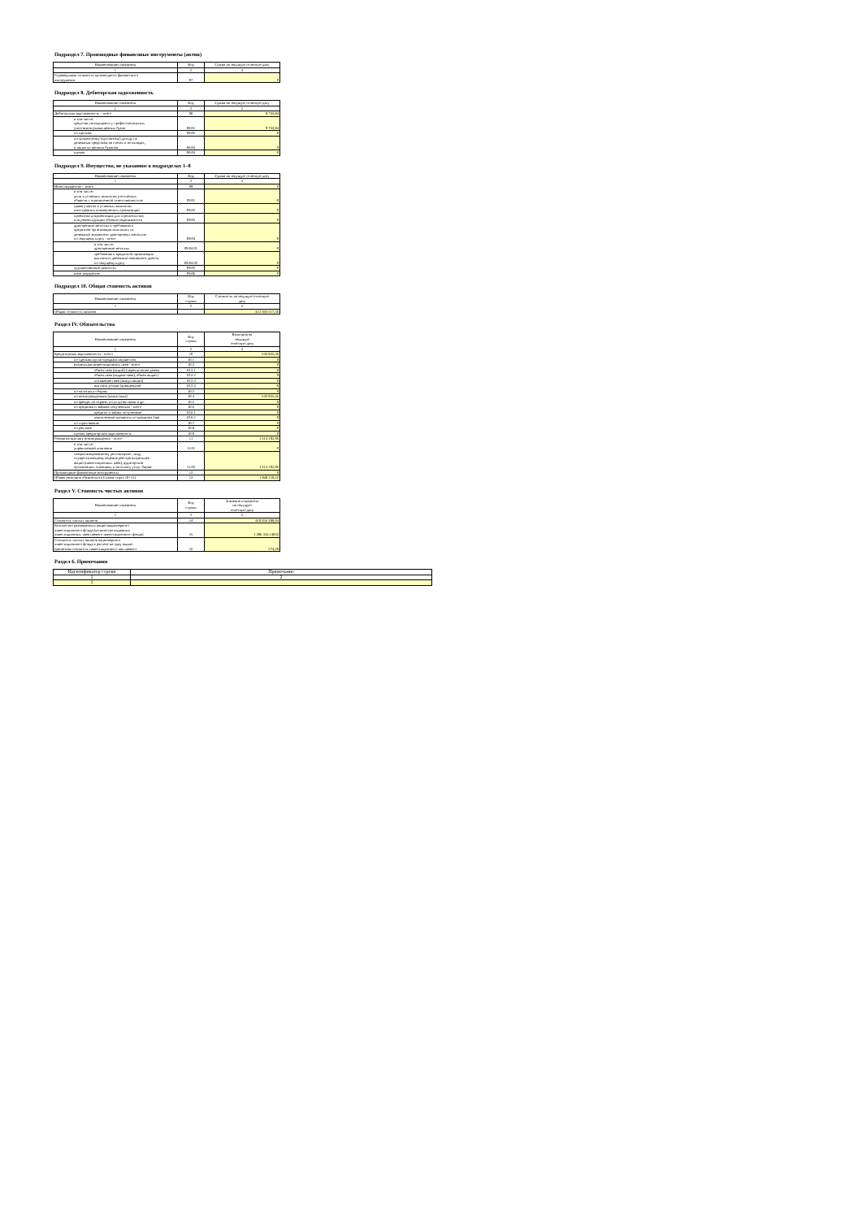Подраздел 7. Производные финансовые инструменты (актив)
| Наименование показателя | Код | Сумма на текущую отчетную дату |
| --- | --- | --- |
| 1 | 2 | 3 |
| Справедливая стоимость производного финансового инструмента | 07 | 0 |
Подраздел 8. Дебиторская задолженность
| Наименование показателя | Код | Сумма на текущую отчетную дату |
| --- | --- | --- |
| 1 | 2 | 3 |
| Дебиторская задолженность – всего | 08 | 9 733,84 |
| в том числе: средства, находящиеся у профессиональных участников рынка ценных бумаг | 08.01 | 9 733,84 |
| по сделкам | 08.02 | 0 |
| по процентному (купонному) доходу по денежным средствам на счетах и во вкладах, а также по ценным бумагам | 08.03 | 0 |
| прочая | 08.04 | 0 |
Подраздел 9. Имущество, не указанное в подразделах 1–8
| Наименование показателя | Код | Сумма на текущую отчетную дату |
| --- | --- | --- |
| 1 | 2 | 3 |
| Иное имущество – всего | 09 | 0 |
| в том числе: доли в уставных капиталах российских обществ с ограниченной ответственностью | 09.01 | 0 |
| права участия в уставных капиталах иностранных коммерческих организаций | 09.02 | 0 |
| проектная документация для строительства или реконструкции объекта недвижимости | 09.03 | 0 |
| драгоценные металлы и требования к кредитной организации выплатить их денежный эквивалент драгоценных металлов по текущему курсу - всего | 09.04 | 0 |
| в том числе: драгоценные металлы | 09.04.01 | 0 |
| требования к кредитной организации выплатить денежный эквивалент драгоц по текущему курсу | 09.04.02 | 0 |
| художественные ценности | 09.05 | 0 |
| иное имущество | 09.06 | 0 |
Подраздел 10. Общая стоимость активов
| Наименование показателя | Код строки | Стоимость на текущую отчетную дату |
| --- | --- | --- |
| 1 | 2 | 3 |
| Общая стоимость активов | | 412 304 517,36 |
Раздел IV. Обязательства
| Наименование показателя | Код строки | Величина на текущую отчетную дату |
| --- | --- | --- |
| 1 | 2 | 3 |
| Кредиторская задолженность - всего | 10 | 533 925,36 |
| по сделкам купли-продажи имущества | 10.1 | 0 |
| владельцам инвестиционных паев - всего | 10.2 | 0 |
| обмен паев (акций) (перечисление денеж | 10.2.1 | 0 |
| обмен паев (выдача паев), обмен акций ( | 10.2.2 | 0 |
| погашение паев (выкуп акций) | 10.2.3 | 0 |
| выплата дохода (дивидендов) | 10.2.4 | 0 |
| по налогам и сборам | 10.3 | 0 |
| по вознаграждениям (комиссиям) | 10.4 | 533 925,36 |
| по аренде, по охране, по услугам связи и др. | 10.5 | 0 |
| по кредитам и займам полученным - всего | 10.6 | 0 |
| кредиты и займы полученные | 10.6.1 | 0 |
| накопленные проценты по кредитам (зай | 10.6.2 | 0 |
| по страхованию | 10.7 | 0 |
| по рекламе | 10.8 | 0 |
| прочая кредиторская задолженность | 10.9 | 0 |
| Резерв на выплату вознаграждения – всего | 11 | 1 314 192,96 |
| в том числе: управляющей компании | 11.01 | 0 |
| специализированному депозитарию, лицу, осуществляющему ведение реестра владельцев акций (инвестиционных паев), аудиторской организации, оценщику и на оплату услуг бирже | 11.02 | 1 314 192,96 |
| Производные финансовые инструменты | 12 | 0 |
| Общая величина обязательств (сумма строк 10+11) | 13 | 1 848 118,32 |
Раздел V. Стоимость чистых активов
| Наименование показателя | Код строки | Значение показателя на текущую отчетную дату |
| --- | --- | --- |
| 1 | 2 | 3 |
| Стоимость чистых активов | 14 | 410 456 399,04 |
| Количество размещенных акций акционерного инвестиционного фонда (количество выданных инвестиционных паев паевого инвестиционного фонда) | 15 | 1 496 416,14833 |
| Стоимость чистых активов акционерного инвестиционного фонда в расчете на одну акцию (расчетная стоимость инвестиционного пая паевого | 16 | 274,29 |
Раздел 6. Примечания
| Идентификатор строки | Примечание |
| --- | --- |
| 1 | 2 |
| 1 | |